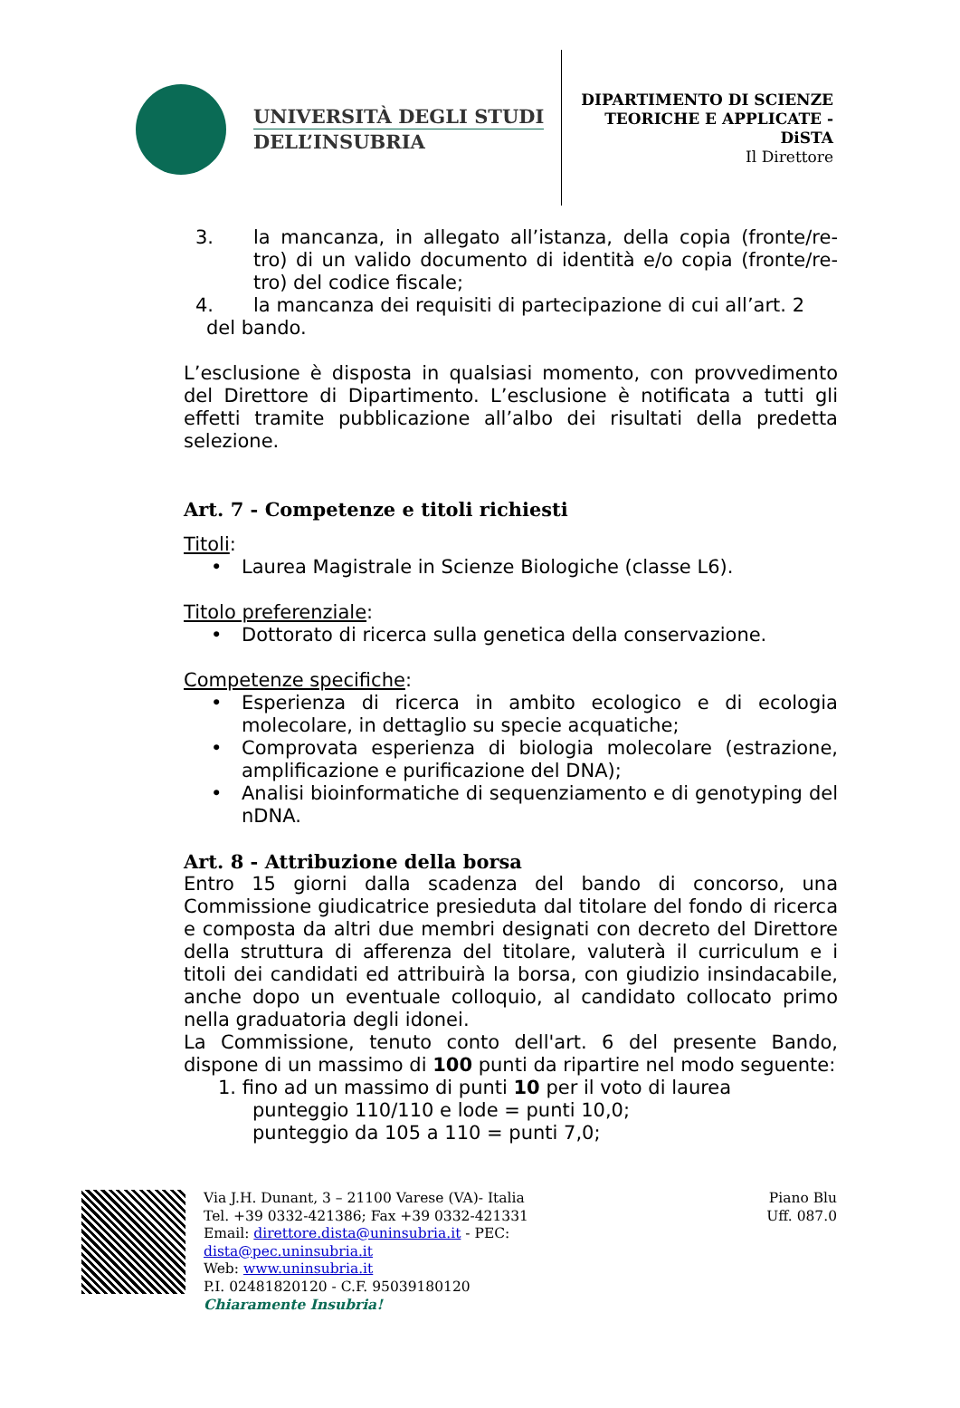UNIVERSITÀ DEGLI STUDI
DELL’INSUBRIA
DIPARTIMENTO DI SCIENZE
TEORICHE E APPLICATE -
DiSTA
Il Direttore
3. la mancanza, in allegato all’istanza, della copia (fronte/re-tro) di un valido documento di identità e/o copia (fronte/re-tro) del codice fiscale;
4. la mancanza dei requisiti di partecipazione di cui all’art. 2
del bando.
L’esclusione è disposta in qualsiasi momento, con provvedimento del Direttore di Dipartimento. L’esclusione è notificata a tutti gli effetti tramite pubblicazione all’albo dei risultati della predetta selezione.
Art. 7 - Competenze e titoli richiesti
Titoli:
• Laurea Magistrale in Scienze Biologiche (classe L6).
Titolo preferenziale:
• Dottorato di ricerca sulla genetica della conservazione.
Competenze specifiche:
• Esperienza di ricerca in ambito ecologico e di ecologia molecolare, in dettaglio su specie acquatiche;
• Comprovata esperienza di biologia molecolare (estrazione, amplificazione e purificazione del DNA);
• Analisi bioinformatiche di sequenziamento e di genotyping del nDNA.
Art. 8 - Attribuzione della borsa
Entro 15 giorni dalla scadenza del bando di concorso, una Commissione giudicatrice presieduta dal titolare del fondo di ricerca e composta da altri due membri designati con decreto del Direttore della struttura di afferenza del titolare, valuterà il curriculum e i titoli dei candidati ed attribuirà la borsa, con giudizio insindacabile, anche dopo un eventuale colloquio, al candidato collocato primo nella graduatoria degli idonei.
La Commissione, tenuto conto dell'art. 6 del presente Bando, dispone di un massimo di 100 punti da ripartire nel modo seguente:
1. fino ad un massimo di punti 10 per il voto di laurea
punteggio 110/110 e lode = punti 10,0;
punteggio da 105 a 110 = punti 7,0;
Via J.H. Dunant, 3 – 21100 Varese (VA)- Italia
Tel. +39 0332-421386; Fax +39 0332-421331
Email: direttore.dista@uninsubria.it - PEC:
dista@pec.uninsubria.it
Web: www.uninsubria.it
P.I. 02481820120 - C.F. 95039180120
Chiaramente Insubria!
Piano Blu
Uff. 087.0